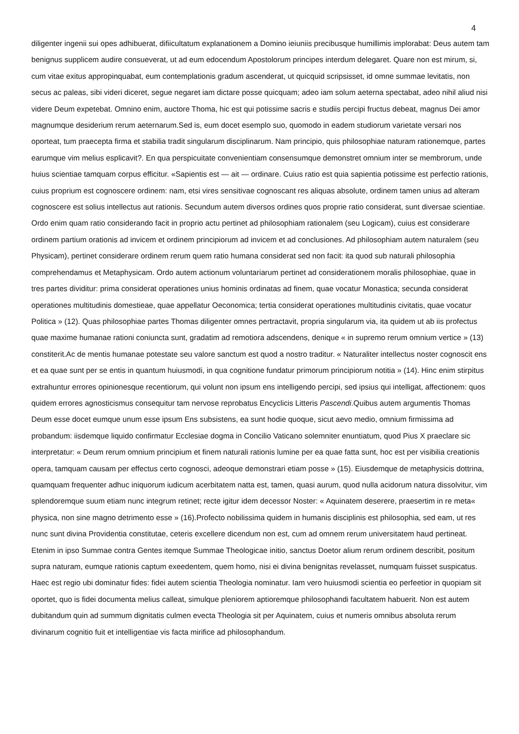4
diligenter ingenii sui opes adhibuerat, difiicultatum explanationem a Domino ieiuniis precibusque humillimis implorabat: Deus autem tam benignus supplicem audire consueverat, ut ad eum edocendum Apostolorum principes interdum delegaret. Quare non est mirum, si, cum vitae exitus appropinquabat, eum contemplationis gradum ascenderat, ut quicquid scripsisset, id omne summae levitatis, non secus ac paleas, sibi videri diceret, segue negaret iam dictare posse quicquam; adeo iam solum aeterna spectabat, adeo nihil aliud nisi videre Deum expetebat. Omnino enim, auctore Thoma, hic est qui potissime sacris e studiis percipi fructus debeat, magnus Dei amor magnumque desiderium rerum aeternarum.Sed is, eum docet esemplo suo, quomodo in eadem studiorum varietate versari nos oporteat, tum praecepta firma et stabilia tradit singularum disciplinarum. Nam principio, quis philosophiae naturam rationemque, partes earumque vim melius esplicavit?. En qua perspicuitate convenientiam consensumque demonstret omnium inter se membrorum, unde huius scientiae tamquam corpus efficitur. «Sapientis est — ait — ordinare. Cuius ratio est quia sapientia potissime est perfectio rationis, cuius proprium est cognoscere ordinem: nam, etsi vires sensitivae cognoscant res aliquas absolute, ordinem tamen unius ad alteram cognoscere est solius intellectus aut rationis. Secundum autem diversos ordines quos proprie ratio considerat, sunt diversae scientiae. Ordo enim quam ratio considerando facit in proprio actu pertinet ad philosophiam rationalem (seu Logicam), cuius est considerare ordinem partium orationis ad invicem et ordinem principiorum ad invicem et ad conclusiones. Ad philosophiam autem naturalem (seu Physicam), pertinet considerare ordinem rerum quem ratio humana considerat sed non facit: ita quod sub naturali philosophia comprehendamus et Metaphysicam. Ordo autem actionum voluntariarum pertinet ad considerationem moralis philosophiae, quae in tres partes dividitur: prima considerat operationes unius hominis ordinatas ad finem, quae vocatur Monastica; secunda considerat operationes multitudinis domestieae, quae appellatur Oeconomica; tertia considerat operationes multitudinis civitatis, quae vocatur Politica » (12). Quas philosophiae partes Thomas diligenter omnes pertractavit, propria singularum via, ita quidem ut ab iis profectus quae maxime humanae rationi coniuncta sunt, gradatim ad remotiora adscendens, denique « in supremo rerum omnium vertice » (13) constiterit.Ac de mentis humanae potestate seu valore sanctum est quod a nostro traditur. « Naturaliter intellectus noster cognoscit ens et ea quae sunt per se entis in quantum huiusmodi, in qua cognitione fundatur primorum principiorum notitia » (14). Hinc enim stirpitus extrahuntur errores opinionesque recentiorum, qui volunt non ipsum ens intelligendo percipi, sed ipsius qui intelligat, affectionem: quos quidem errores agnosticismus consequitur tam nervose reprobatus Encyclicis Litteris Pascendi.Quibus autem argumentis Thomas Deum esse docet eumque unum esse ipsum Ens subsistens, ea sunt hodie quoque, sicut aevo medio, omnium firmissima ad probandum: iisdemque liquido confirmatur Ecclesiae dogma in Concilio Vaticano solemniter enuntiatum, quod Pius X praeclare sic interpretatur: « Deum rerum omnium principium et finem naturali rationis lumine per ea quae fatta sunt, hoc est per visibilia creationis opera, tamquam causam per effectus certo cognosci, adeoque demonstrari etiam posse » (15). Eiusdemque de metaphysicis dottrina, quamquam frequenter adhuc iniquorum iudicum acerbitatem natta est, tamen, quasi aurum, quod nulla acidorum natura dissolvitur, vim splendoremque suum etiam nunc integrum retinet; recte igitur idem decessor Noster: « Aquinatem deserere, praesertim in re meta« physica, non sine magno detrimento esse » (16).Profecto nobilissima quidem in humanis disciplinis est philosophia, sed eam, ut res nunc sunt divina Providentia constitutae, ceteris excellere dicendum non est, cum ad omnem rerum universitatem haud pertineat. Etenim in ipso Summae contra Gentes itemque Summae Theologicae initio, sanctus Doetor alium rerum ordinem describit, positum supra naturam, eumque rationis captum exeedentem, quem homo, nisi ei divina benignitas revelasset, numquam fuisset suspicatus. Haec est regio ubi dominatur fides: fidei autem scientia Theologia nominatur. Iam vero huiusmodi scientia eo perfeetior in quopiam sit oportet, quo is fidei documenta melius calleat, simulque pleniorem aptioremque philosophandi facultatem habuerit. Non est autem dubitandum quin ad summum dignitatis culmen evecta Theologia sit per Aquinatem, cuius et numeris omnibus absoluta rerum divinarum cognitio fuit et intelligentiae vis facta mirifice ad philosophandum.